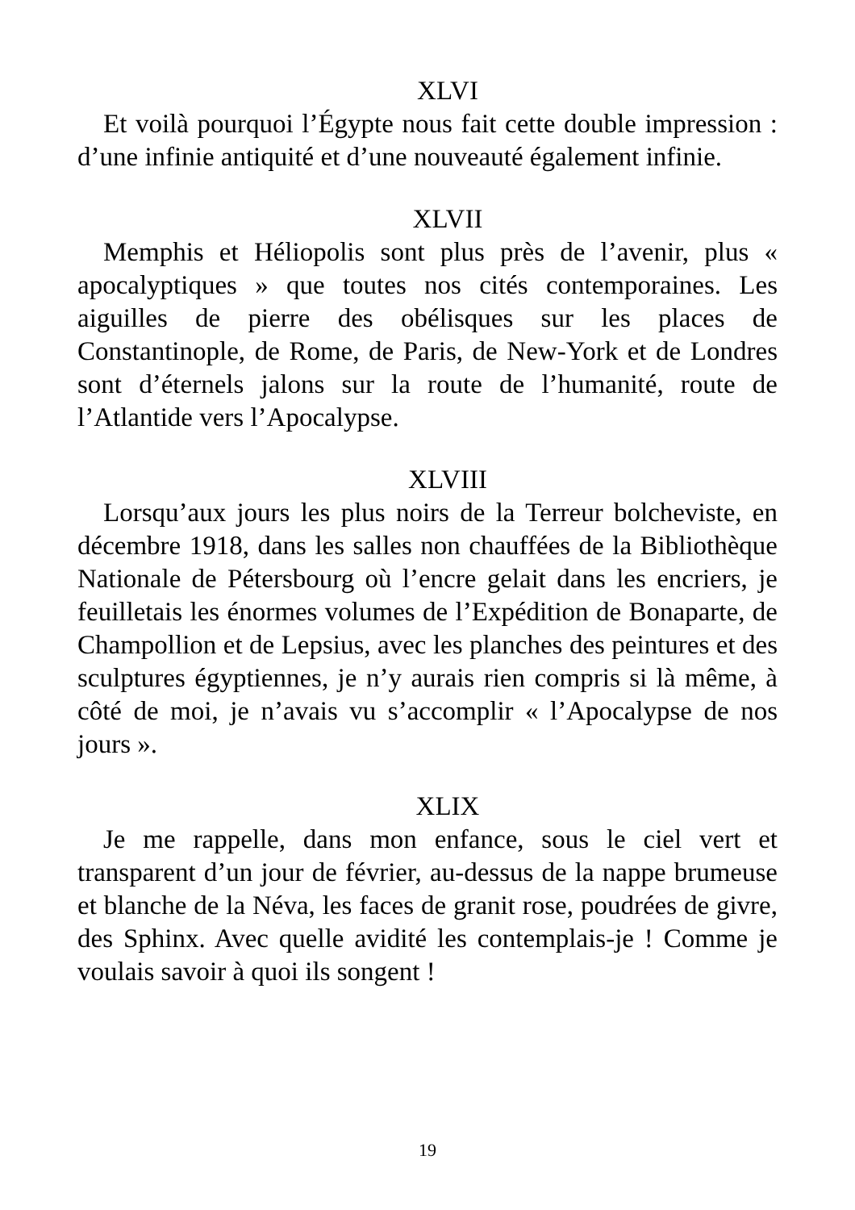XLVI
Et voilà pourquoi l’Égypte nous fait cette double impression : d’une infinie antiquité et d’une nouveauté également infinie.
XLVII
Memphis et Héliopolis sont plus près de l’avenir, plus « apocalyptiques » que toutes nos cités contemporaines. Les aiguilles de pierre des obélisques sur les places de Constantinople, de Rome, de Paris, de New-York et de Londres sont d’éternels jalons sur la route de l’humanité, route de l’Atlantide vers l’Apocalypse.
XLVIII
Lorsqu’aux jours les plus noirs de la Terreur bolcheviste, en décembre 1918, dans les salles non chauffées de la Bibliothèque Nationale de Pétersbourg où l’encre gelait dans les encriers, je feuilletais les énormes volumes de l’Expédition de Bonaparte, de Champollion et de Lepsius, avec les planches des peintures et des sculptures égyptiennes, je n’y aurais rien compris si là même, à côté de moi, je n’avais vu s’accomplir « l’Apocalypse de nos jours ».
XLIX
Je me rappelle, dans mon enfance, sous le ciel vert et transparent d’un jour de février, au-dessus de la nappe brumeuse et blanche de la Néva, les faces de granit rose, poudrées de givre, des Sphinx. Avec quelle avidité les contemplais-je ! Comme je voulais savoir à quoi ils songent !
19